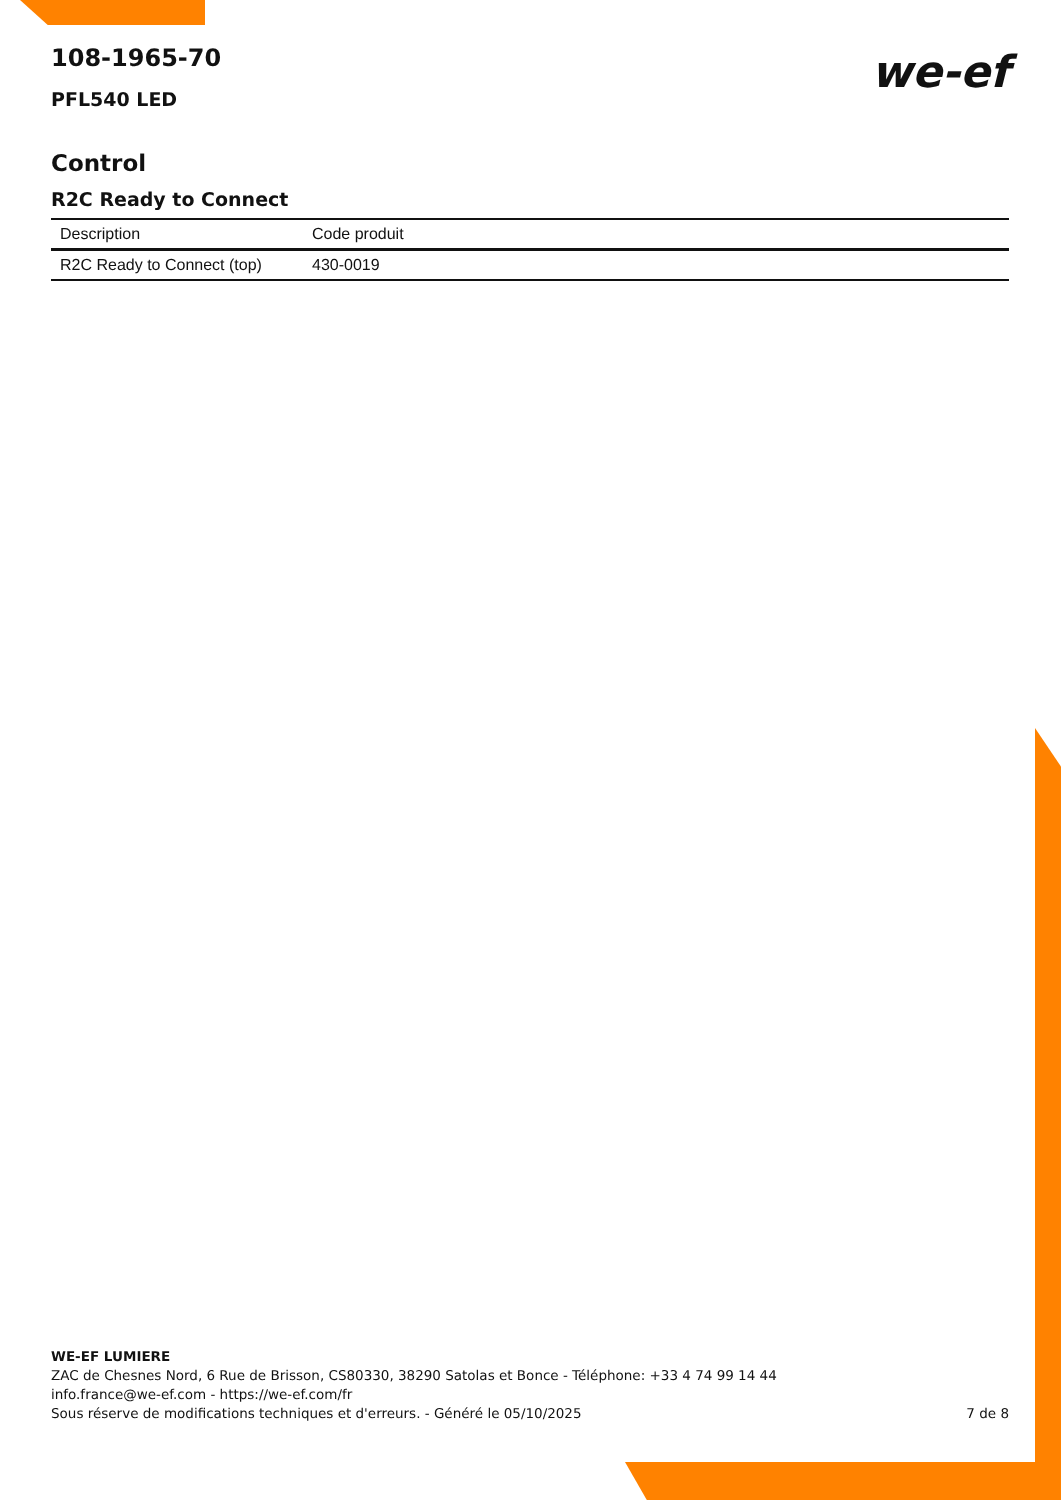108-1965-70
PFL540 LED
we-ef
Control
R2C Ready to Connect
| Description | Code produit |
| --- | --- |
| R2C Ready to Connect (top) | 430-0019 |
WE-EF LUMIERE
ZAC de Chesnes Nord, 6 Rue de Brisson, CS80330, 38290 Satolas et Bonce - Téléphone: +33 4 74 99 14 44
info.france@we-ef.com - https://we-ef.com/fr
Sous réserve de modifications techniques et d'erreurs. - Généré le 05/10/2025 7 de 8